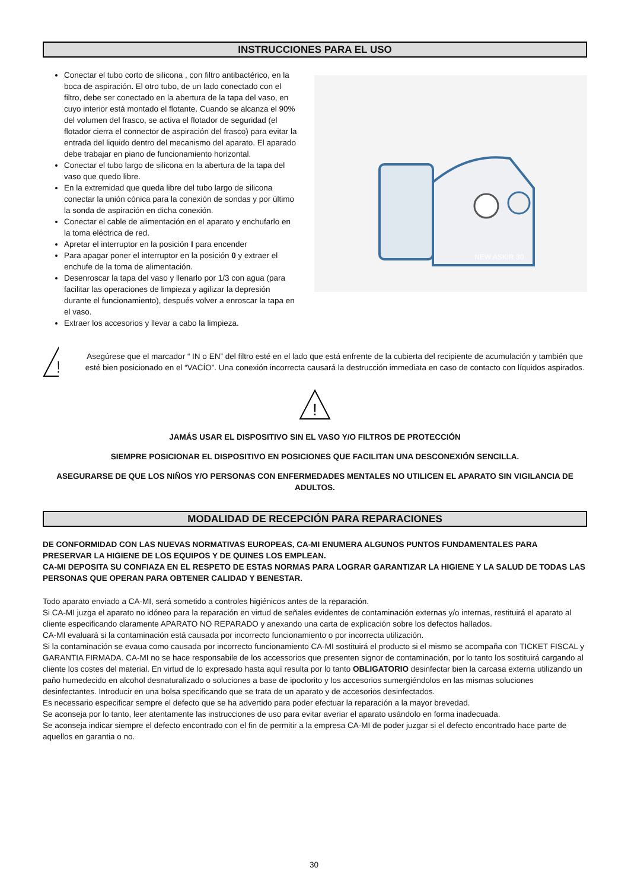INSTRUCCIONES PARA EL USO
Conectar el tubo corto de silicona , con filtro antibactérico, en la boca de aspiración. El otro tubo, de un lado conectado con el filtro, debe ser conectado en la abertura de la tapa del vaso, en cuyo interior está montado el flotante. Cuando se alcanza el 90% del volumen del frasco, se activa el flotador de seguridad (el flotador cierra el connector de aspiración del frasco) para evitar la entrada del liquido dentro del mecanismo del aparato. El aparado debe trabajar en piano de funcionamiento horizontal.
Conectar el tubo largo de silicona en la abertura de la tapa del vaso que quedo libre.
En la extremidad que queda libre del tubo largo de silicona conectar la unión cónica para la conexión de sondas y por último la sonda de aspiración en dicha conexión.
Conectar el cable de alimentación en el aparato y enchufarlo en la toma eléctrica de red.
Apretar el interruptor en la posición I para encender
Para apagar poner el interruptor en la posición 0 y extraer el enchufe de la toma de alimentación.
Desenroscar la tapa del vaso y llenarlo por 1/3 con agua (para facilitar las operaciones de limpieza y agilizar la depresión durante el funcionamiento), después volver a enroscar la tapa en el vaso.
Extraer los accesorios y llevar a cabo la limpieza.
NEW ASKIR 30
!
Asegúrese que el marcador “ IN o EN” del filtro esté en el lado que está enfrente de la cubierta del recipiente de acumulación y también que esté bien posicionado en el “VACÍO”. Una conexión incorrecta causará la destrucción immediata en caso de contacto con líquidos aspirados.
!
JAMÁS USAR EL DISPOSITIVO SIN EL VASO Y/O FILTROS DE PROTECCIÓN
SIEMPRE POSICIONAR EL DISPOSITIVO EN POSICIONES QUE FACILITAN UNA DESCONEXIÓN SENCILLA.
ASEGURARSE DE QUE LOS NIÑOS Y/O PERSONAS CON ENFERMEDADES MENTALES NO UTILICEN EL APARATO SIN VIGILANCIA DE ADULTOS.
MODALIDAD DE RECEPCIÓN PARA REPARACIONES
DE CONFORMIDAD CON LAS NUEVAS NORMATIVAS EUROPEAS, CA-MI ENUMERA ALGUNOS PUNTOS FUNDAMENTALES PARA PRESERVAR LA HIGIENE DE LOS EQUIPOS Y DE QUINES LOS EMPLEAN.
CA-MI DEPOSITA SU CONFIAZA EN EL RESPETO DE ESTAS NORMAS PARA LOGRAR GARANTIZAR LA HIGIENE Y LA SALUD DE TODAS LAS PERSONAS QUE OPERAN PARA OBTENER CALIDAD Y BENESTAR.
Todo aparato enviado a CA-MI, será sometido a controles higiénicos antes de la reparación.
Si CA-MI juzga el aparato no idóneo para la reparación en virtud de señales evidentes de contaminación externas y/o internas, restituirá el aparato al cliente especificando claramente APARATO NO REPARADO y anexando una carta de explicación sobre los defectos hallados.
CA-MI evaluará si la contaminación está causada por incorrecto funcionamiento o por incorrecta utilización.
Si la contaminación se evaua como causada por incorrecto funcionamiento CA-MI sostituirá el producto si el mismo se acompaña con TICKET FISCAL y GARANTIA FIRMADA. CA-MI no se hace responsabile de los accessorios que presenten signor de contaminación, por lo tanto los sostituirá cargando al cliente los costes del material. En virtud de lo expresado hasta aquì resulta por lo tanto OBLIGATORIO desinfectar bien la carcasa externa utilizando un paño humedecido en alcohol desnaturalizado o soluciones a base de ipoclorito y los accesorios sumergiéndolos en las mismas soluciones desinfectantes. Introducir en una bolsa specificando que se trata de un aparato y de accesorios desinfectados.
Es necessario especificar sempre el defecto que se ha advertido para poder efectuar la reparación a la mayor brevedad.
Se aconseja por lo tanto, leer atentamente las instrucciones de uso para evitar averiar el aparato usándolo en forma inadecuada.
Se aconseja indicar siempre el defecto encontrado con el fin de permitir a la empresa CA-MI de poder juzgar si el defecto encontrado hace parte de aquellos en garantia o no.
30